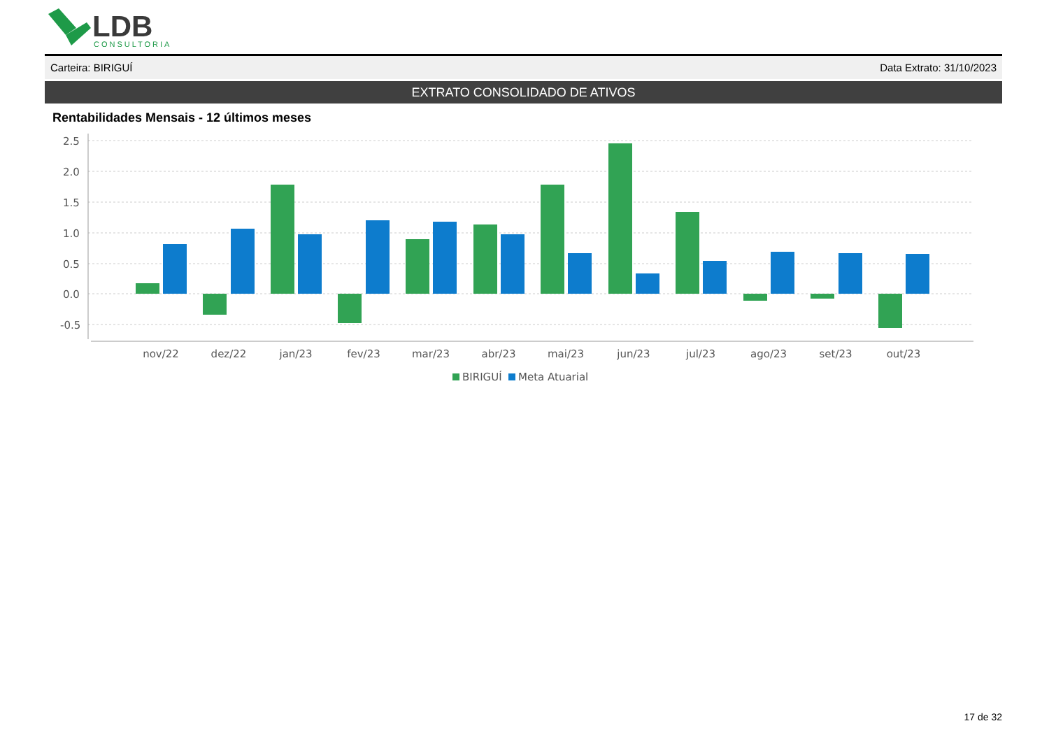LDB
CONSULTORIA
Carteira: BIRIGUÍ Data Extrato: 31/10/2023
EXTRATO CONSOLIDADO DE ATIVOS
Rentabilidades Mensais - 12 últimos meses
2.5
2.0
1.5
1.0
0.5
0.0
-0.5
nov/22
dez/22
jan/23
fev/23
mar/23
abr/23
mai/23
jun/23
jul/23
ago/23
set/23
out/23
BIRIGUÍ
Meta Atuarial
17 de 32